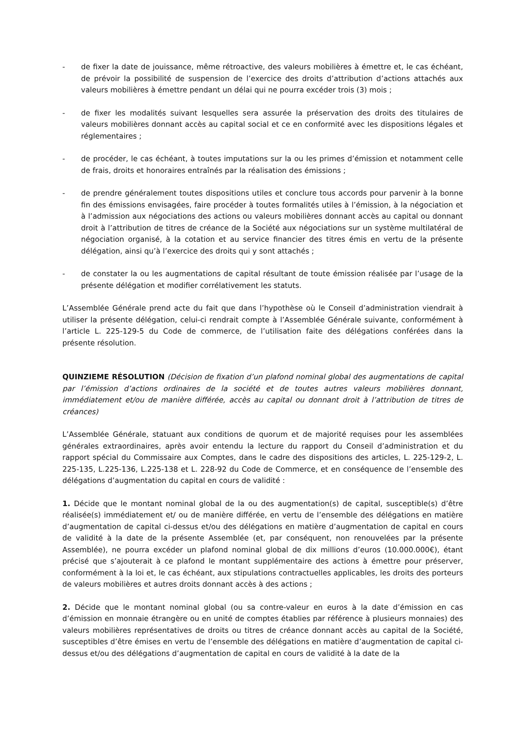- de fixer la date de jouissance, même rétroactive, des valeurs mobilières à émettre et, le cas échéant, de prévoir la possibilité de suspension de l’exercice des droits d’attribution d’actions attachés aux valeurs mobilières à émettre pendant un délai qui ne pourra excéder trois (3) mois ;
- de fixer les modalités suivant lesquelles sera assurée la préservation des droits des titulaires de valeurs mobilières donnant accès au capital social et ce en conformité avec les dispositions légales et réglementaires ;
- de procéder, le cas échéant, à toutes imputations sur la ou les primes d’émission et notamment celle de frais, droits et honoraires entraînés par la réalisation des émissions ;
- de prendre généralement toutes dispositions utiles et conclure tous accords pour parvenir à la bonne fin des émissions envisagées, faire procéder à toutes formalités utiles à l’émission, à la négociation et à l’admission aux négociations des actions ou valeurs mobilières donnant accès au capital ou donnant droit à l’attribution de titres de créance de la Société aux négociations sur un système multilatéral de négociation organisé, à la cotation et au service financier des titres émis en vertu de la présente délégation, ainsi qu’à l’exercice des droits qui y sont attachés ;
- de constater la ou les augmentations de capital résultant de toute émission réalisée par l’usage de la présente délégation et modifier corrélativement les statuts.
L’Assemblée Générale prend acte du fait que dans l’hypothèse où le Conseil d’administration viendrait à utiliser la présente délégation, celui-ci rendrait compte à l’Assemblée Générale suivante, conformément à l’article L. 225-129-5 du Code de commerce, de l’utilisation faite des délégations conférées dans la présente résolution.
QUINZIEME RÉSOLUTION (Décision de fixation d’un plafond nominal global des augmentations de capital par l’émission d’actions ordinaires de la société et de toutes autres valeurs mobilières donnant, immédiatement et/ou de manière différée, accès au capital ou donnant droit à l’attribution de titres de créances)
L’Assemblée Générale, statuant aux conditions de quorum et de majorité requises pour les assemblées générales extraordinaires, après avoir entendu la lecture du rapport du Conseil d’administration et du rapport spécial du Commissaire aux Comptes, dans le cadre des dispositions des articles, L. 225-129-2, L. 225-135, L.225-136, L.225-138 et L. 228-92 du Code de Commerce, et en conséquence de l’ensemble des délégations d’augmentation du capital en cours de validité :
1. Décide que le montant nominal global de la ou des augmentation(s) de capital, susceptible(s) d’être réalisée(s) immédiatement et/ ou de manière différée, en vertu de l’ensemble des délégations en matière d’augmentation de capital ci-dessus et/ou des délégations en matière d’augmentation de capital en cours de validité à la date de la présente Assemblée (et, par conséquent, non renouvelées par la présente Assemblée), ne pourra excéder un plafond nominal global de dix millions d’euros (10.000.000€), étant précisé que s’ajouterait à ce plafond le montant supplémentaire des actions à émettre pour préserver, conformément à la loi et, le cas échéant, aux stipulations contractuelles applicables, les droits des porteurs de valeurs mobilières et autres droits donnant accès à des actions ;
2. Décide que le montant nominal global (ou sa contre-valeur en euros à la date d’émission en cas d’émission en monnaie étrangère ou en unité de comptes établies par référence à plusieurs monnaies) des valeurs mobilières représentatives de droits ou titres de créance donnant accès au capital de la Société, susceptibles d’être émises en vertu de l’ensemble des délégations en matière d’augmentation de capital ci-dessus et/ou des délégations d’augmentation de capital en cours de validité à la date de la